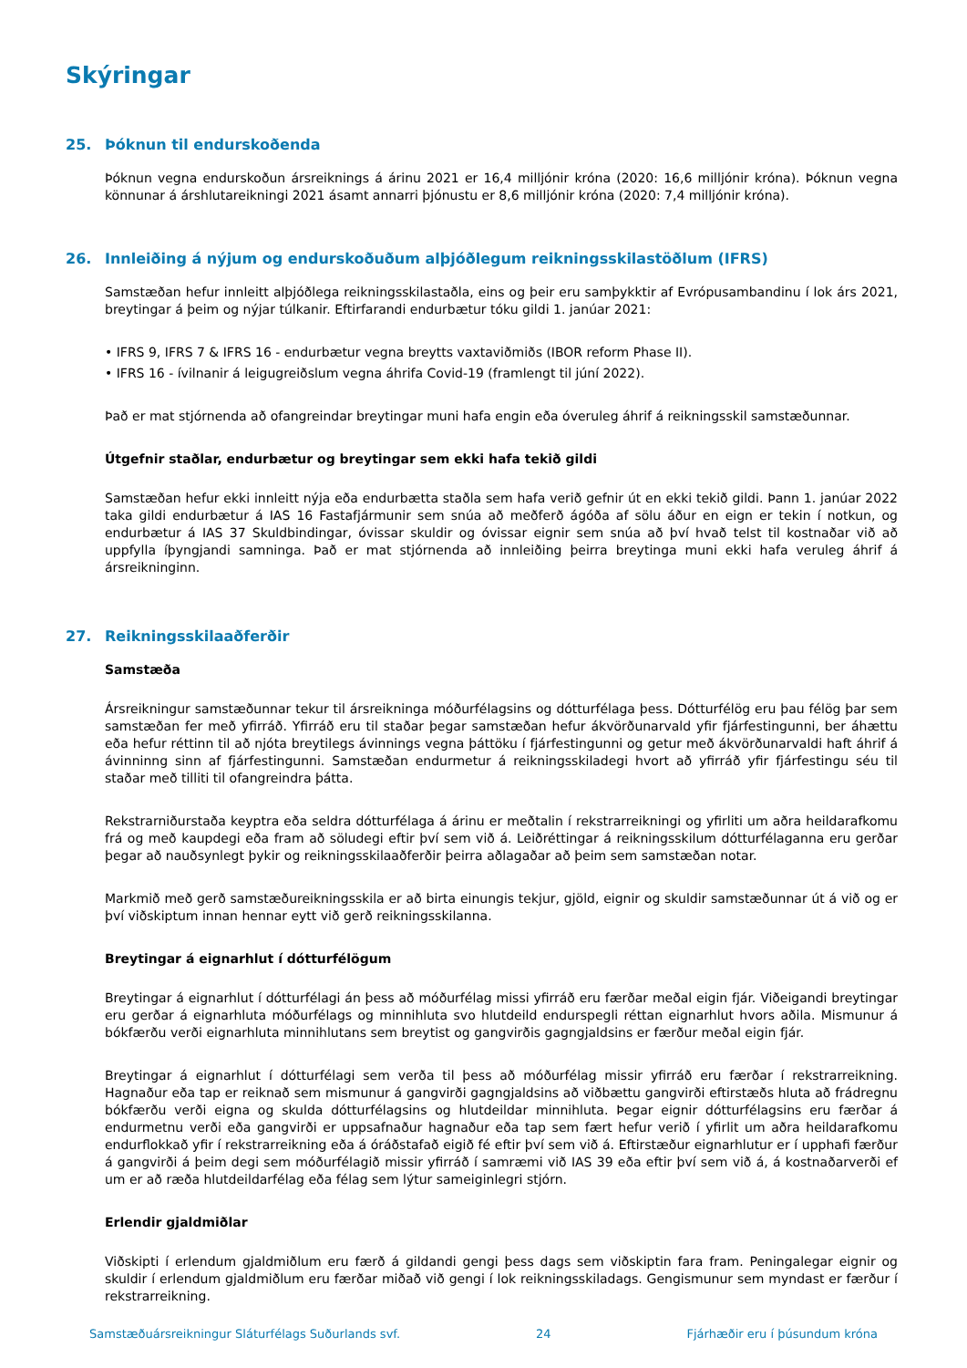Skýringar
25. Þóknun til endurskoðenda
Þóknun vegna endurskoðun ársreiknings á árinu 2021 er 16,4 milljónir króna (2020: 16,6 milljónir króna). Þóknun vegna könnunar á árshlutareikningi 2021 ásamt annarri þjónustu er 8,6 milljónir króna (2020: 7,4 milljónir króna).
26. Innleiðing á nýjum og endurskoðuðum alþjóðlegum reikningsskilastöðlum (IFRS)
Samstæðan hefur innleitt alþjóðlega reikningsskilastaðla, eins og þeir eru samþykktir af Evrópusambandinu í lok árs 2021, breytingar á þeim og nýjar túlkanir. Eftirfarandi endurbætur tóku gildi 1. janúar 2021:
• IFRS 9, IFRS 7 & IFRS 16 - endurbætur vegna breytts vaxtaviðmiðs (IBOR reform Phase II).
• IFRS 16 - ívilnanir á leigugreiðslum vegna áhrifa Covid-19 (framlengt til júní 2022).
Það er mat stjórnenda að ofangreindar breytingar muni hafa engin eða óveruleg áhrif á reikningsskil samstæðunnar.
Útgefnir staðlar, endurbætur og breytingar sem ekki hafa tekið gildi
Samstæðan hefur ekki innleitt nýja eða endurbætta staðla sem hafa verið gefnir út en ekki tekið gildi. Þann 1. janúar 2022 taka gildi endurbætur á IAS 16 Fastafjármunir sem snúa að meðferð ágóða af sölu áður en eign er tekin í notkun, og endurbætur á IAS 37 Skuldbindingar, óvissar skuldir og óvissar eignir sem snúa að því hvað telst til kostnaðar við að uppfylla íþyngjandi samninga. Það er mat stjórnenda að innleiðing þeirra breytinga muni ekki hafa veruleg áhrif á ársreikninginn.
27. Reikningsskilaaðferðir
Samstæða
Ársreikningur samstæðunnar tekur til ársreikninga móðurfélagsins og dótturfélaga þess. Dótturfélög eru þau félög þar sem samstæðan fer með yfirráð. Yfirráð eru til staðar þegar samstæðan hefur ákvörðunarvald yfir fjárfestingunni, ber áhættu eða hefur réttinn til að njóta breytilegs ávinnings vegna þáttöku í fjárfestingunni og getur með ákvörðunarvaldi haft áhrif á ávinninng sinn af fjárfestingunni. Samstæðan endurmetur á reikningsskiladegi hvort að yfirráð yfir fjárfestingu séu til staðar með tilliti til ofangreindra þátta.
Rekstrarniðurstaða keyptra eða seldra dótturfélaga á árinu er meðtalin í rekstrarreikningi og yfirliti um aðra heildarafkomu frá og með kaupdegi eða fram að söludegi eftir því sem við á. Leiðréttingar á reikningsskilum dótturfélaganna eru gerðar þegar að nauðsynlegt þykir og reikningsskilaaðferðir þeirra aðlagaðar að þeim sem samstæðan notar.
Markmið með gerð samstæðureikningsskila er að birta einungis tekjur, gjöld, eignir og skuldir samstæðunnar út á við og er því viðskiptum innan hennar eytt við gerð reikningsskilanna.
Breytingar á eignarhlut í dótturfélögum
Breytingar á eignarhlut í dótturfélagi án þess að móðurfélag missi yfirráð eru færðar meðal eigin fjár. Viðeigandi breytingar eru gerðar á eignarhluta móðurfélags og minnihluta svo hlutdeild endurspegli réttan eignarhlut hvors aðila. Mismunur á bókfærðu verði eignarhluta minnihlutans sem breytist og gangvirðis gagngjaldsins er færður meðal eigin fjár.
Breytingar á eignarhlut í dótturfélagi sem verða til þess að móðurfélag missir yfirráð eru færðar í rekstrarreikning. Hagnaður eða tap er reiknað sem mismunur á gangvirði gagngjaldsins að viðbættu gangvirði eftirstæðs hluta að frádregnu bókfærðu verði eigna og skulda dótturfélagsins og hlutdeildar minnihluta. Þegar eignir dótturfélagsins eru færðar á endurmetnu verði eða gangvirði er uppsafnaður hagnaður eða tap sem fært hefur verið í yfirlit um aðra heildarafkomu endurflokkað yfir í rekstrarreikning eða á óráðstafað eigið fé eftir því sem við á. Eftirstæður eignarhlutur er í upphafi færður á gangvirði á þeim degi sem móðurfélagið missir yfirráð í samræmi við IAS 39 eða eftir því sem við á, á kostnaðarverði ef um er að ræða hlutdeildarfélag eða félag sem lýtur sameiginlegri stjórn.
Erlendir gjaldmiðlar
Viðskipti í erlendum gjaldmiðlum eru færð á gildandi gengi þess dags sem viðskiptin fara fram. Peningalegar eignir og skuldir í erlendum gjaldmiðlum eru færðar miðað við gengi í lok reikningsskiladags. Gengismunur sem myndast er færður í rekstrarreikning.
Samstæðuársreikningur Sláturfélags Suðurlands svf. 24 Fjárhæðir eru í þúsundum króna